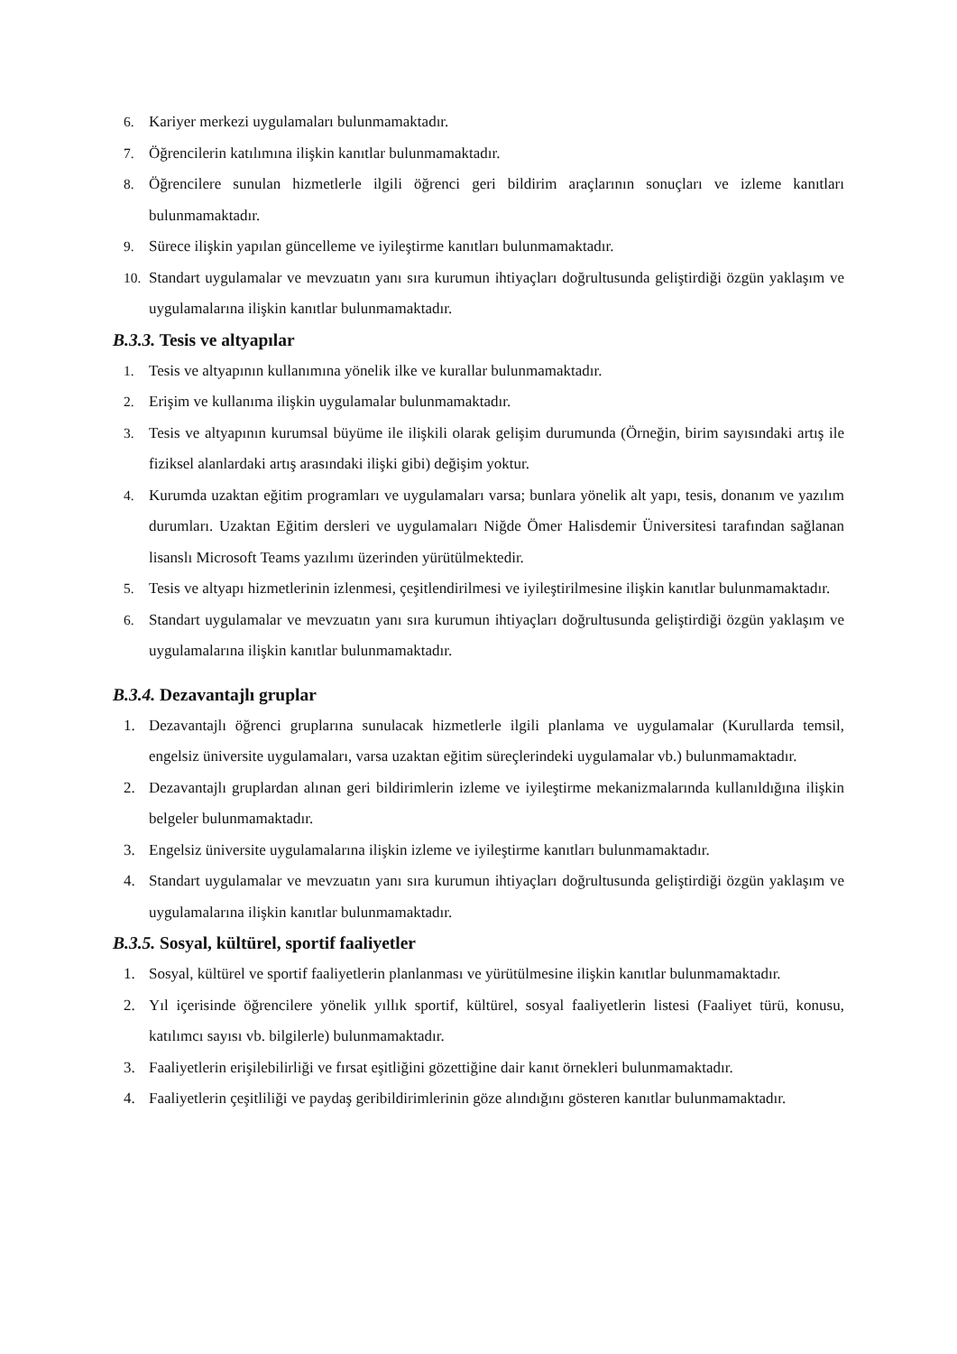6. Kariyer merkezi uygulamaları bulunmamaktadır.
7. Öğrencilerin katılımına ilişkin kanıtlar bulunmamaktadır.
8. Öğrencilere sunulan hizmetlerle ilgili öğrenci geri bildirim araçlarının sonuçları ve izleme kanıtları bulunmamaktadır.
9. Sürece ilişkin yapılan güncelleme ve iyileştirme kanıtları bulunmamaktadır.
10. Standart uygulamalar ve mevzuatın yanı sıra kurumun ihtiyaçları doğrultusunda geliştirdiği özgün yaklaşım ve uygulamalarına ilişkin kanıtlar bulunmamaktadır.
B.3.3. Tesis ve altyapılar
1. Tesis ve altyapının kullanımına yönelik ilke ve kurallar bulunmamaktadır.
2. Erişim ve kullanıma ilişkin uygulamalar bulunmamaktadır.
3. Tesis ve altyapının kurumsal büyüme ile ilişkili olarak gelişim durumunda (Örneğin, birim sayısındaki artış ile fiziksel alanlardaki artış arasındaki ilişki gibi) değişim yoktur.
4. Kurumda uzaktan eğitim programları ve uygulamaları varsa; bunlara yönelik alt yapı, tesis, donanım ve yazılım durumları. Uzaktan Eğitim dersleri ve uygulamaları Niğde Ömer Halisdemir Üniversitesi tarafından sağlanan lisanslı Microsoft Teams yazılımı üzerinden yürütülmektedir.
5. Tesis ve altyapı hizmetlerinin izlenmesi, çeşitlendirilmesi ve iyileştirilmesine ilişkin kanıtlar bulunmamaktadır.
6. Standart uygulamalar ve mevzuatın yanı sıra kurumun ihtiyaçları doğrultusunda geliştirdiği özgün yaklaşım ve uygulamalarına ilişkin kanıtlar bulunmamaktadır.
B.3.4. Dezavantajlı gruplar
1. Dezavantajlı öğrenci gruplarına sunulacak hizmetlerle ilgili planlama ve uygulamalar (Kurullarda temsil, engelsiz üniversite uygulamaları, varsa uzaktan eğitim süreçlerindeki uygulamalar vb.) bulunmamaktadır.
2. Dezavantajlı gruplardan alınan geri bildirimlerin izleme ve iyileştirme mekanizmalarında kullanıldığına ilişkin belgeler bulunmamaktadır.
3. Engelsiz üniversite uygulamalarına ilişkin izleme ve iyileştirme kanıtları bulunmamaktadır.
4. Standart uygulamalar ve mevzuatın yanı sıra kurumun ihtiyaçları doğrultusunda geliştirdiği özgün yaklaşım ve uygulamalarına ilişkin kanıtlar bulunmamaktadır.
B.3.5. Sosyal, kültürel, sportif faaliyetler
1. Sosyal, kültürel ve sportif faaliyetlerin planlanması ve yürütülmesine ilişkin kanıtlar bulunmamaktadır.
2. Yıl içerisinde öğrencilere yönelik yıllık sportif, kültürel, sosyal faaliyetlerin listesi (Faaliyet türü, konusu, katılımcı sayısı vb. bilgilerle) bulunmamaktadır.
3. Faaliyetlerin erişilebilirliği ve fırsat eşitliğini gözettiğine dair kanıt örnekleri bulunmamaktadır.
4. Faaliyetlerin çeşitliliği ve paydaş geribildirimlerinin göze alındığını gösteren kanıtlar bulunmamaktadır.